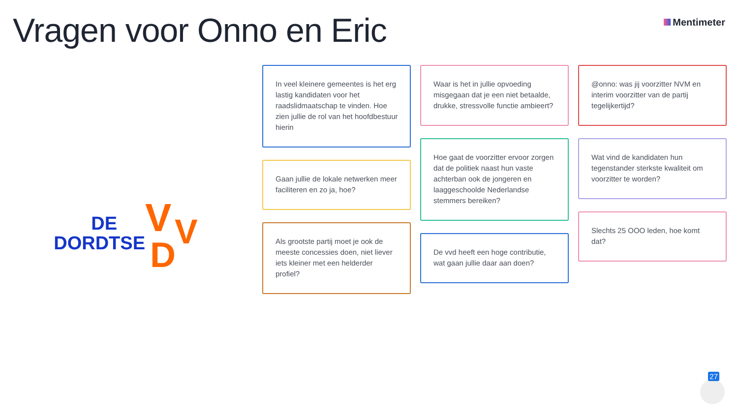Vragen voor Onno en Eric Mentimeter
DE
DORDTSE
V
V
D
In veel kleinere gemeentes is het erg lastig kandidaten voor het raadslidmaatschap te vinden. Hoe zien jullie de rol van het hoofdbestuur hierin
Gaan jullie de lokale netwerken meer faciliteren en zo ja, hoe?
Als grootste partij moet je ook de meeste concessies doen, niet liever iets kleiner met een helderder profiel?
Waar is het in jullie opvoeding misgegaan dat je een niet betaalde, drukke, stressvolle functie ambieert?
Hoe gaat de voorzitter ervoor zorgen dat de politiek naast hun vaste achterban ook de jongeren en laaggeschoolde Nederlandse stemmers bereiken?
De vvd heeft een hoge contributie, wat gaan jullie daar aan doen?
@onno: was jij voorzitter NVM en interim voorzitter van de partij tegelijkertijd?
Wat vind de kandidaten hun tegenstander sterkste kwaliteit om voorzitter te worden?
Slechts 25 OOO leden, hoe komt dat?
27